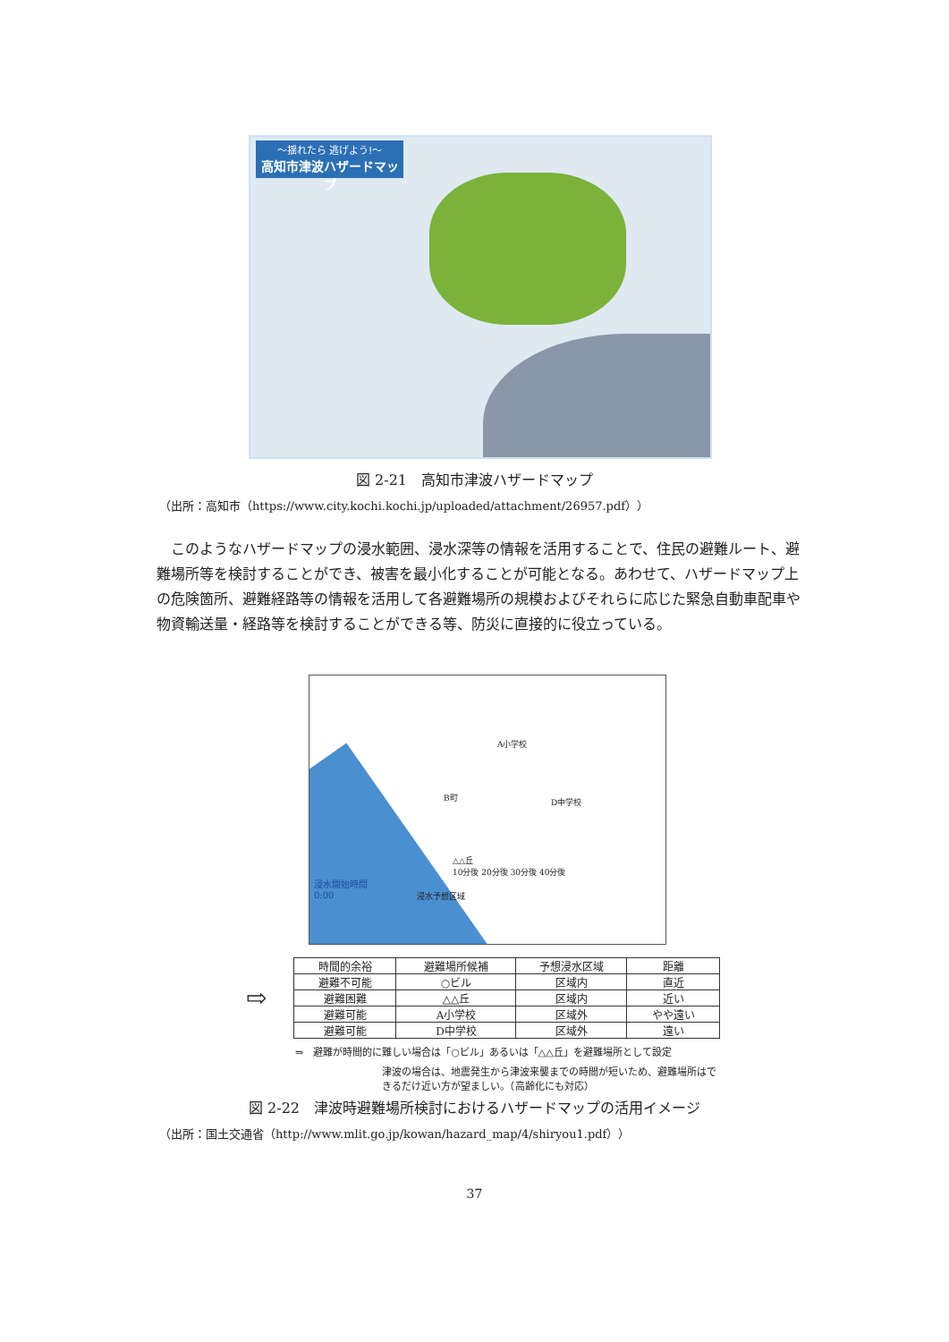～揺れたら 逃げよう!～
高知市津波ハザードマップ
図 2-21　高知市津波ハザードマップ
（出所：高知市（https://www.city.kochi.kochi.jp/uploaded/attachment/26957.pdf））
　このようなハザードマップの浸水範囲、浸水深等の情報を活用することで、住民の避難ルート、避難場所等を検討することができ、被害を最小化することが可能となる。あわせて、ハザードマップ上の危険箇所、避難経路等の情報を活用して各避難場所の規模およびそれらに応じた緊急自動車配車や物資輸送量・経路等を検討することができる等、防災に直接的に役立っている。
A小学校
D中学校
B町
△△丘
10分後 20分後 30分後 40分後
浸水予想区域
浸水開始時間
0:00
⇨
| 時間的余裕 | 避難場所候補 | 予想浸水区域 | 距離 |
| --- | --- | --- | --- |
| 避難不可能 | ○ビル | 区域内 | 直近 |
| 避難困難 | △△丘 | 区域内 | 近い |
| 避難可能 | A小学校 | 区域外 | やや遠い |
| 避難可能 | D中学校 | 区域外 | 遠い |
⇒　避難が時間的に難しい場合は「○ビル」あるいは「△△丘」を避難場所として設定
津波の場合は、地震発生から津波来襲までの時間が短いため、避難場所はできるだけ近い方が望ましい。（高齢化にも対応）
図 2-22　津波時避難場所検討におけるハザードマップの活用イメージ
（出所：国土交通省（http://www.mlit.go.jp/kowan/hazard_map/4/shiryou1.pdf））
37